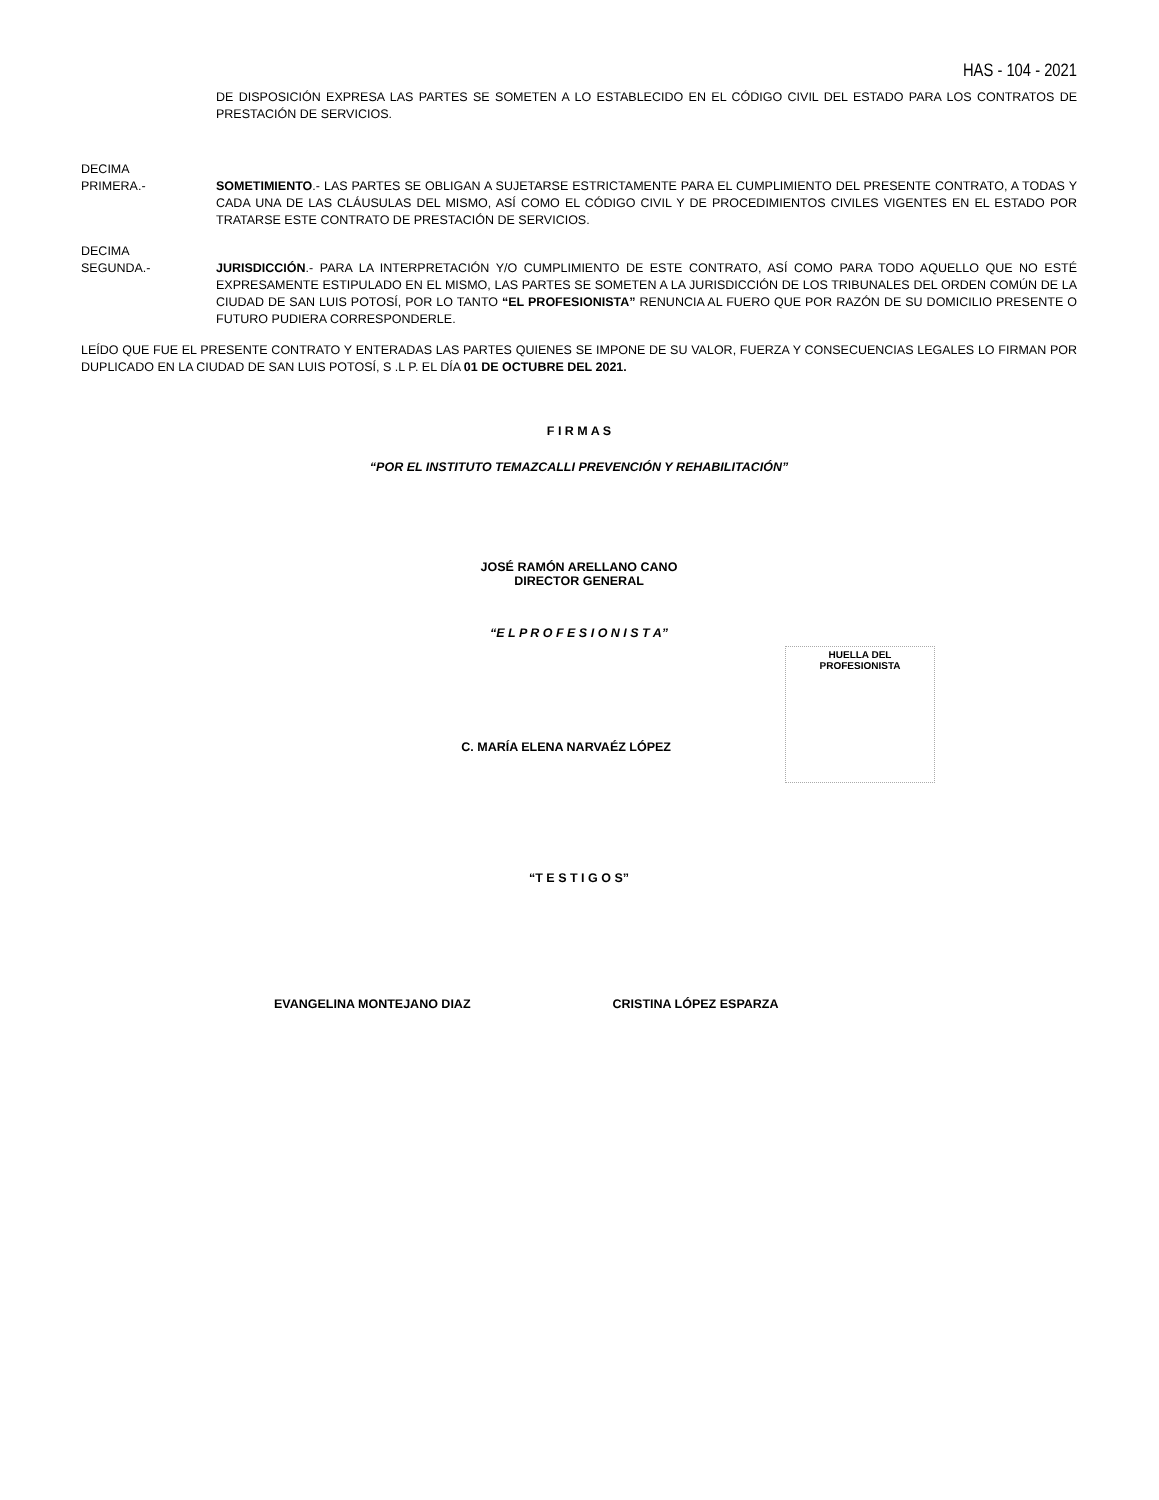HAS - 104 - 2021
DE DISPOSICIÓN EXPRESA LAS PARTES SE SOMETEN A LO ESTABLECIDO EN EL CÓDIGO CIVIL DEL ESTADO PARA LOS CONTRATOS DE PRESTACIÓN DE SERVICIOS.
DECIMA
PRIMERA.-
SOMETIMIENTO.- LAS PARTES SE OBLIGAN A SUJETARSE ESTRICTAMENTE PARA EL CUMPLIMIENTO DEL PRESENTE CONTRATO, A TODAS Y CADA UNA DE LAS CLÁUSULAS DEL MISMO, ASÍ COMO EL CÓDIGO CIVIL Y DE PROCEDIMIENTOS CIVILES VIGENTES EN EL ESTADO POR TRATARSE ESTE CONTRATO DE PRESTACIÓN DE SERVICIOS.
DECIMA
SEGUNDA.-
JURISDICCIÓN.- PARA LA INTERPRETACIÓN Y/O CUMPLIMIENTO DE ESTE CONTRATO, ASÍ COMO PARA TODO AQUELLO QUE NO ESTÉ EXPRESAMENTE ESTIPULADO EN EL MISMO, LAS PARTES SE SOMETEN A LA JURISDICCIÓN DE LOS TRIBUNALES DEL ORDEN COMÚN DE LA CIUDAD DE SAN LUIS POTOSÍ, POR LO TANTO “EL PROFESIONISTA” RENUNCIA AL FUERO QUE POR RAZÓN DE SU DOMICILIO PRESENTE O FUTURO PUDIERA CORRESPONDERLE.
LEÍDO QUE FUE EL PRESENTE CONTRATO Y ENTERADAS LAS PARTES QUIENES SE IMPONE DE SU VALOR, FUERZA Y CONSECUENCIAS LEGALES LO FIRMAN POR DUPLICADO EN LA CIUDAD DE SAN LUIS POTOSÍ, S .L P. EL DÍA 01 DE OCTUBRE DEL 2021.
F I R M A S
“POR EL INSTITUTO TEMAZCALLI PREVENCIÓN Y REHABILITACIÓN”
JOSÉ RAMÓN ARELLANO CANO
DIRECTOR GENERAL
“E L P R O F E S I O N I S T A”
C. MARÍA ELENA NARVAÉZ LÓPEZ
HUELLA DEL
PROFESIONISTA
“T E S T I G O S”
EVANGELINA MONTEJANO DIAZ CRISTINA LÓPEZ ESPARZA